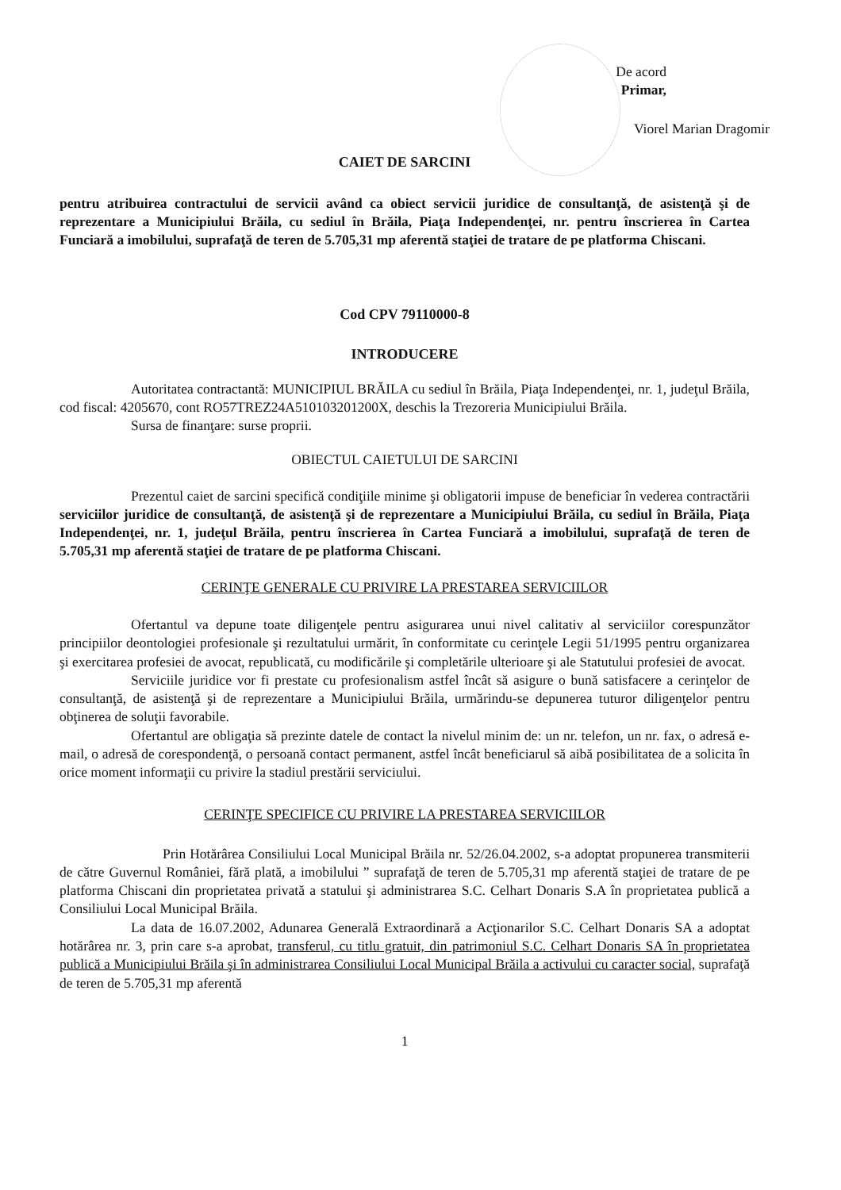De acord
Primar,
Viorel Marian Dragomir
CAIET DE SARCINI
pentru atribuirea contractului de servicii având ca obiect servicii juridice de consultanţă, de asistenţă şi de reprezentare a Municipiului Brăila, cu sediul în Brăila, Piaţa Independenţei, nr. pentru înscrierea în Cartea Funciară a imobilului, suprafaţă de teren de 5.705,31 mp aferentă staţiei de tratare de pe platforma Chiscani.
Cod CPV 79110000-8
INTRODUCERE
Autoritatea contractantă: MUNICIPIUL BRĂILA cu sediul în Brăila, Piaţa Independenţei, nr. 1, judeţul Brăila, cod fiscal: 4205670, cont RO57TREZ24A510103201200X, deschis la Trezoreria Municipiului Brăila.
Sursa de finanţare: surse proprii.
OBIECTUL CAIETULUI DE SARCINI
Prezentul caiet de sarcini specifică condiţiile minime şi obligatorii impuse de beneficiar în vederea contractării serviciilor juridice de consultanţă, de asistenţă şi de reprezentare a Municipiului Brăila, cu sediul în Brăila, Piaţa Independenţei, nr. 1, judeţul Brăila, pentru înscrierea în Cartea Funciară a imobilului, suprafaţă de teren de 5.705,31 mp aferentă staţiei de tratare de pe platforma Chiscani.
CERINŢE GENERALE CU PRIVIRE LA PRESTAREA SERVICIILOR
Ofertantul va depune toate diligenţele pentru asigurarea unui nivel calitativ al serviciilor corespunzător principiilor deontologiei profesionale şi rezultatului urmărit, în conformitate cu cerinţele Legii 51/1995 pentru organizarea şi exercitarea profesiei de avocat, republicată, cu modificările şi completările ulterioare şi ale Statutului profesiei de avocat.
Serviciile juridice vor fi prestate cu profesionalism astfel încât să asigure o bună satisfacere a cerinţelor de consultanţă, de asistenţă şi de reprezentare a Municipiului Brăila, urmărindu-se depunerea tuturor diligenţelor pentru obţinerea de soluţii favorabile.
Ofertantul are obligaţia să prezinte datele de contact la nivelul minim de: un nr. telefon, un nr. fax, o adresă e-mail, o adresă de corespondenţă, o persoană contact permanent, astfel încât beneficiarul să aibă posibilitatea de a solicita în orice moment informaţii cu privire la stadiul prestării serviciului.
CERINŢE SPECIFICE CU PRIVIRE LA PRESTAREA SERVICIILOR
Prin Hotărârea Consiliului Local Municipal Brăila nr. 52/26.04.2002, s-a adoptat propunerea transmiterii de către Guvernul României, fără plată, a imobilului ” suprafaţă de teren de 5.705,31 mp aferentă staţiei de tratare de pe platforma Chiscani din proprietatea privată a statului şi administrarea S.C. Celhart Donaris S.A în proprietatea publică a Consiliului Local Municipal Brăila.
La data de 16.07.2002, Adunarea Generală Extraordinară a Acţionarilor S.C. Celhart Donaris SA a adoptat hotărârea nr. 3, prin care s-a aprobat, transferul, cu titlu gratuit, din patrimoniul S.C. Celhart Donaris SA în proprietatea publică a Municipiului Brăila şi în administrarea Consiliului Local Municipal Brăila a activului cu caracter social, suprafaţă de teren de 5.705,31 mp aferentă
1